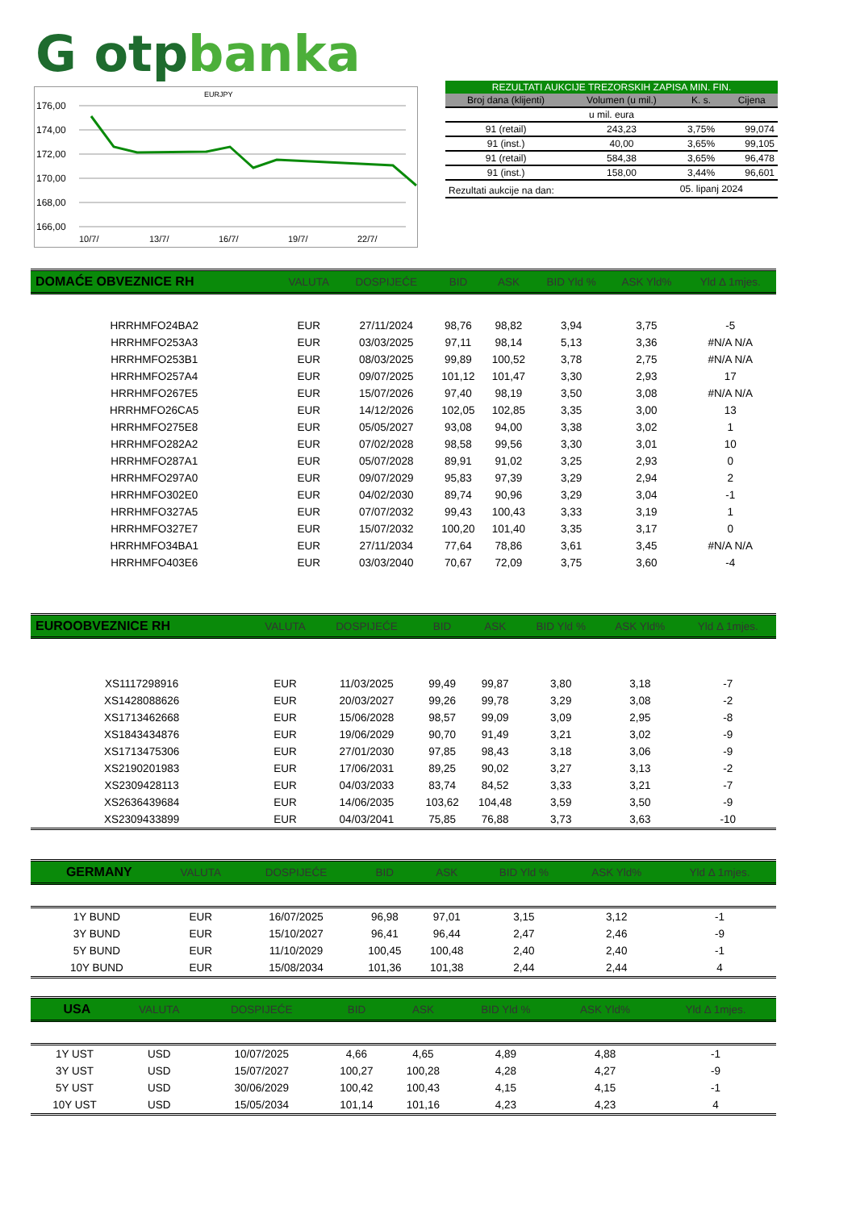G otpbanka
EURJPY
176,00
174,00
172,00
170,00
168,00
166,00
10/7/
13/7/
16/7/
19/7/
22/7/
| REZULTATI AUKCIJE TREZORSKIH ZAPISA MIN. FIN. | | | |
| Broj dana (klijenti) | Volumen (u mil.) | K. s. | Cijena |
| u mil. eura | | | |
| 91 (retail) | 243,23 | 3,75% | 99,074 |
| 91 (inst.) | 40,00 | 3,65% | 99,105 |
| 91 (retail) | 584,38 | 3,65% | 96,478 |
| 91 (inst.) | 158,00 | 3,44% | 96,601 |
| Rezultati aukcije na dan: | | 05. lipanj 2024 | |
| DOMAĆE OBVEZNICE RH | VALUTA | DOSPIJEĆE | BID | ASK | BID Yld % | ASK Yld% | Yld Δ 1mjes. |
| HRRHMFO24BA2 | EUR | 27/11/2024 | 98,76 | 98,82 | 3,94 | 3,75 | -5 |
| HRRHMFO253A3 | EUR | 03/03/2025 | 97,11 | 98,14 | 5,13 | 3,36 | #N/A N/A |
| HRRHMFO253B1 | EUR | 08/03/2025 | 99,89 | 100,52 | 3,78 | 2,75 | #N/A N/A |
| HRRHMFO257A4 | EUR | 09/07/2025 | 101,12 | 101,47 | 3,30 | 2,93 | 17 |
| HRRHMFO267E5 | EUR | 15/07/2026 | 97,40 | 98,19 | 3,50 | 3,08 | #N/A N/A |
| HRRHMFO26CA5 | EUR | 14/12/2026 | 102,05 | 102,85 | 3,35 | 3,00 | 13 |
| HRRHMFO275E8 | EUR | 05/05/2027 | 93,08 | 94,00 | 3,38 | 3,02 | 1 |
| HRRHMFO282A2 | EUR | 07/02/2028 | 98,58 | 99,56 | 3,30 | 3,01 | 10 |
| HRRHMFO287A1 | EUR | 05/07/2028 | 89,91 | 91,02 | 3,25 | 2,93 | 0 |
| HRRHMFO297A0 | EUR | 09/07/2029 | 95,83 | 97,39 | 3,29 | 2,94 | 2 |
| HRRHMFO302E0 | EUR | 04/02/2030 | 89,74 | 90,96 | 3,29 | 3,04 | -1 |
| HRRHMFO327A5 | EUR | 07/07/2032 | 99,43 | 100,43 | 3,33 | 3,19 | 1 |
| HRRHMFO327E7 | EUR | 15/07/2032 | 100,20 | 101,40 | 3,35 | 3,17 | 0 |
| HRRHMFO34BA1 | EUR | 27/11/2034 | 77,64 | 78,86 | 3,61 | 3,45 | #N/A N/A |
| HRRHMFO403E6 | EUR | 03/03/2040 | 70,67 | 72,09 | 3,75 | 3,60 | -4 |
| EUROOBVEZNICE RH | VALUTA | DOSPIJEĆE | BID | ASK | BID Yld % | ASK Yld% | Yld Δ 1mjes. |
| XS1117298916 | EUR | 11/03/2025 | 99,49 | 99,87 | 3,80 | 3,18 | -7 |
| XS1428088626 | EUR | 20/03/2027 | 99,26 | 99,78 | 3,29 | 3,08 | -2 |
| XS1713462668 | EUR | 15/06/2028 | 98,57 | 99,09 | 3,09 | 2,95 | -8 |
| XS1843434876 | EUR | 19/06/2029 | 90,70 | 91,49 | 3,21 | 3,02 | -9 |
| XS1713475306 | EUR | 27/01/2030 | 97,85 | 98,43 | 3,18 | 3,06 | -9 |
| XS2190201983 | EUR | 17/06/2031 | 89,25 | 90,02 | 3,27 | 3,13 | -2 |
| XS2309428113 | EUR | 04/03/2033 | 83,74 | 84,52 | 3,33 | 3,21 | -7 |
| XS2636439684 | EUR | 14/06/2035 | 103,62 | 104,48 | 3,59 | 3,50 | -9 |
| XS2309433899 | EUR | 04/03/2041 | 75,85 | 76,88 | 3,73 | 3,63 | -10 |
| GERMANY | VALUTA | DOSPIJEĆE | BID | ASK | BID Yld % | ASK Yld% | Yld Δ 1mjes. |
| 1Y BUND | EUR | 16/07/2025 | 96,98 | 97,01 | 3,15 | 3,12 | -1 |
| 3Y BUND | EUR | 15/10/2027 | 96,41 | 96,44 | 2,47 | 2,46 | -9 |
| 5Y BUND | EUR | 11/10/2029 | 100,45 | 100,48 | 2,40 | 2,40 | -1 |
| 10Y BUND | EUR | 15/08/2034 | 101,36 | 101,38 | 2,44 | 2,44 | 4 |
| USA | VALUTA | DOSPIJEĆE | BID | ASK | BID Yld % | ASK Yld% | Yld Δ 1mjes. |
| 1Y UST | USD | 10/07/2025 | 4,66 | 4,65 | 4,89 | 4,88 | -1 |
| 3Y UST | USD | 15/07/2027 | 100,27 | 100,28 | 4,28 | 4,27 | -9 |
| 5Y UST | USD | 30/06/2029 | 100,42 | 100,43 | 4,15 | 4,15 | -1 |
| 10Y UST | USD | 15/05/2034 | 101,14 | 101,16 | 4,23 | 4,23 | 4 |